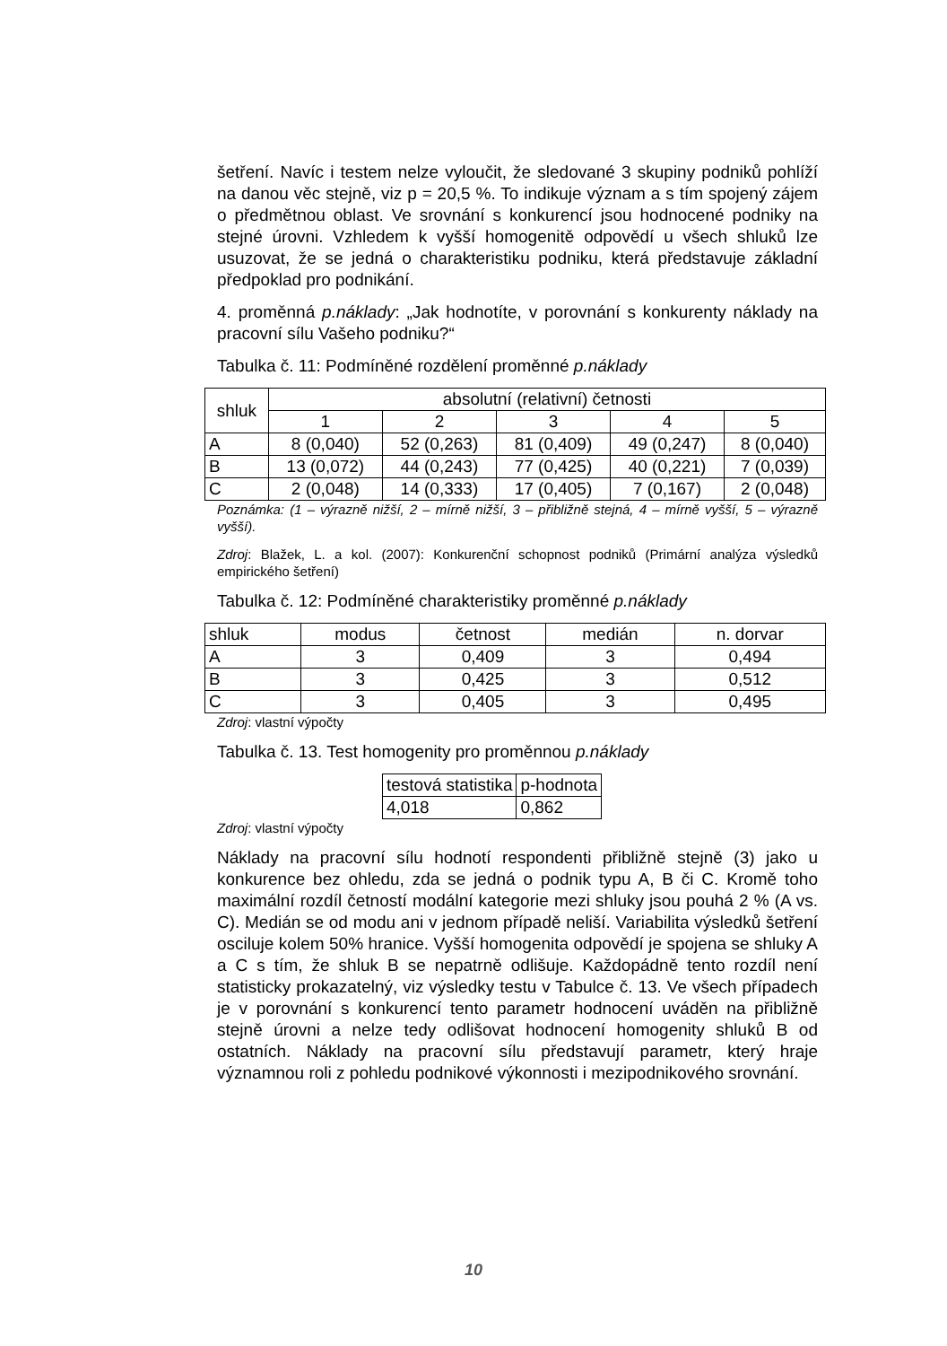šetření. Navíc i testem nelze vyloučit, že sledované 3 skupiny podniků pohlíží na danou věc stejně, viz p = 20,5 %. To indikuje význam a s tím spojený zájem o předmětnou oblast. Ve srovnání s konkurencí jsou hodnocené podniky na stejné úrovni. Vzhledem k vyšší homogenitě odpovědí u všech shluků lze usuzovat, že se jedná o charakteristiku podniku, která představuje základní předpoklad pro podnikání.
4. proměnná p.náklady: „Jak hodnotíte, v porovnání s konkurenty náklady na pracovní sílu Vašeho podniku?“
Tabulka č. 11: Podmíněné rozdělení proměnné p.náklady
| shluk | absolutní (relativní) četnosti | | | | |
| --- | --- | --- | --- | --- | --- |
| | 1 | 2 | 3 | 4 | 5 |
| A | 8 (0,040) | 52 (0,263) | 81 (0,409) | 49 (0,247) | 8 (0,040) |
| B | 13 (0,072) | 44 (0,243) | 77 (0,425) | 40 (0,221) | 7 (0,039) |
| C | 2 (0,048) | 14 (0,333) | 17 (0,405) | 7 (0,167) | 2 (0,048) |
Poznámka: (1 – výrazně nižší, 2 – mírně nižší, 3 – přibližně stejná, 4 – mírně vyšší, 5 – výrazně vyšší).
Zdroj: Blažek, L. a kol. (2007): Konkurenční schopnost podniků (Primární analýza výsledků empirického šetření)
Tabulka č. 12: Podmíněné charakteristiky proměnné p.náklady
| shluk | modus | četnost | medián | n. dorvar |
| --- | --- | --- | --- | --- |
| A | 3 | 0,409 | 3 | 0,494 |
| B | 3 | 0,425 | 3 | 0,512 |
| C | 3 | 0,405 | 3 | 0,495 |
Zdroj: vlastní výpočty
Tabulka č. 13. Test homogenity pro proměnnou p.náklady
| testová statistika | p-hodnota |
| --- | --- |
| 4,018 | 0,862 |
Zdroj: vlastní výpočty
Náklady na pracovní sílu hodnotí respondenti přibližně stejně (3) jako u konkurence bez ohledu, zda se jedná o podnik typu A, B či C. Kromě toho maximální rozdíl četností modální kategorie mezi shluky jsou pouhá 2 % (A vs. C). Medián se od modu ani v jednom případě neliší. Variabilita výsledků šetření osciluje kolem 50% hranice. Vyšší homogenita odpovědí je spojena se shluky A a C s tím, že shluk B se nepatrně odlišuje. Každopádně tento rozdíl není statisticky prokazatelný, viz výsledky testu v Tabulce č. 13. Ve všech případech je v porovnání s konkurencí tento parametr hodnocení uváděn na přibližně stejně úrovni a nelze tedy odlišovat hodnocení homogenity shluků B od ostatních. Náklady na pracovní sílu představují parametr, který hraje významnou roli z pohledu podnikové výkonnosti i mezipodnikového srovnání.
10